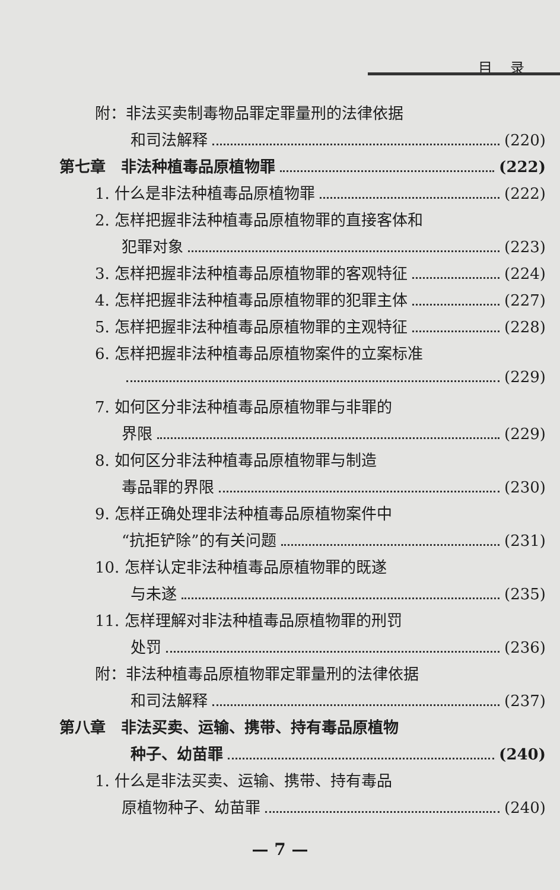目录
附：非法买卖制毒物品罪定罪量刑的法律依据
和司法解释 (220)
第七章　非法种植毒品原植物罪 (222)
1. 什么是非法种植毒品原植物罪 (222)
2. 怎样把握非法种植毒品原植物罪的直接客体和
犯罪对象 (223)
3. 怎样把握非法种植毒品原植物罪的客观特征 (224)
4. 怎样把握非法种植毒品原植物罪的犯罪主体 (227)
5. 怎样把握非法种植毒品原植物罪的主观特征 (228)
6. 怎样把握非法种植毒品原植物案件的立案标准
(229)
7. 如何区分非法种植毒品原植物罪与非罪的
界限 (229)
8. 如何区分非法种植毒品原植物罪与制造
毒品罪的界限 (230)
9. 怎样正确处理非法种植毒品原植物案件中
“抗拒铲除”的有关问题 (231)
10. 怎样认定非法种植毒品原植物罪的既遂
与未遂 (235)
11. 怎样理解对非法种植毒品原植物罪的刑罚
处罚 (236)
附：非法种植毒品原植物罪定罪量刑的法律依据
和司法解释 (237)
第八章　非法买卖、运输、携带、持有毒品原植物
种子、幼苗罪 (240)
1. 什么是非法买卖、运输、携带、持有毒品
原植物种子、幼苗罪 (240)
— 7 —